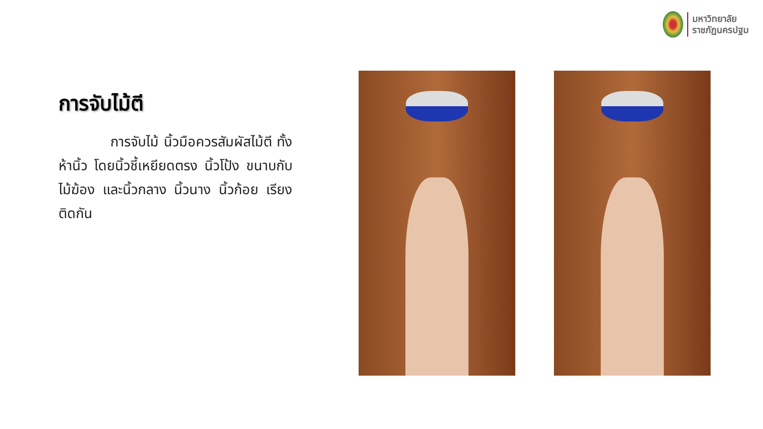มหาวิทยาลัย
ราชภัฏนครปฐม
การจับไม้ตี
การจับไม้ นิ้วมือควรสัมผัสไม้ตี ทั้งห้านิ้ว โดยนิ้วชี้เหยียดตรง นิ้วโป้ง ขนาบกับไม้ฆ้อง และนิ้วกลาง นิ้วนาง นิ้วก้อย เรียงติดกัน